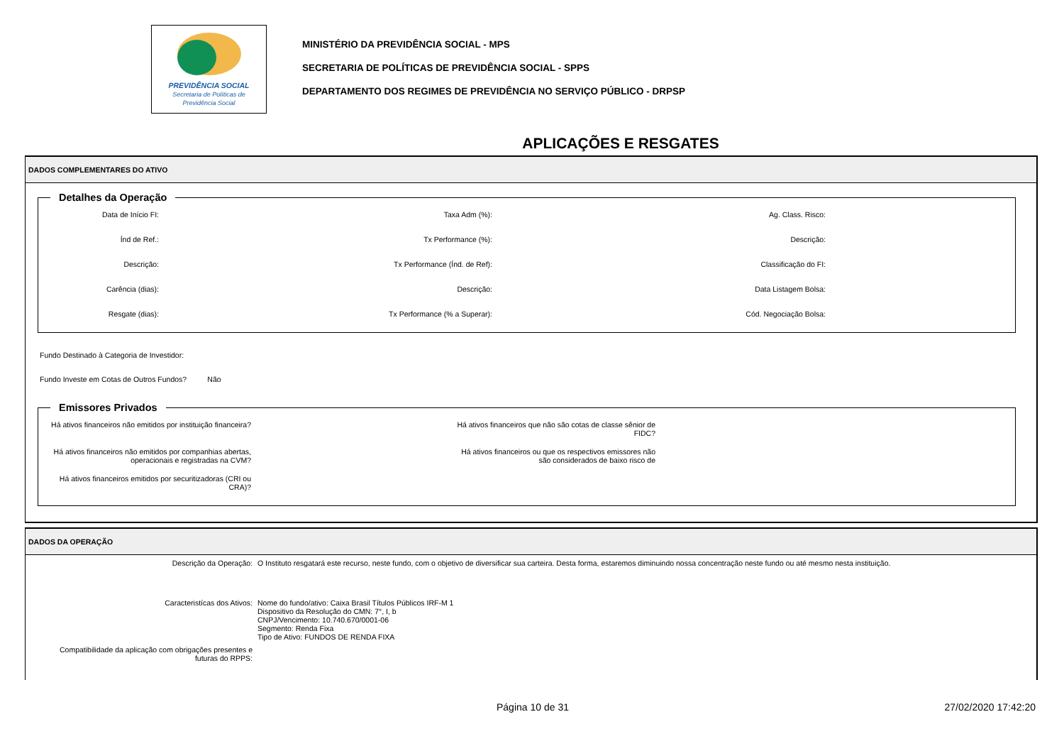PREVIDÊNCIA SOCIAL
Secretaria de Políticas de
Previdência Social
MINISTÉRIO DA PREVIDÊNCIA SOCIAL - MPS
SECRETARIA DE POLÍTICAS DE PREVIDÊNCIA SOCIAL - SPPS
DEPARTAMENTO DOS REGIMES DE PREVIDÊNCIA NO SERVIÇO PÚBLICO - DRPSP
APLICAÇÕES E RESGATES
DADOS COMPLEMENTARES DO ATIVO
Detalhes da Operação
Data de Início FI:
Taxa Adm (%):
Ag. Class. Risco:
Índ de Ref.:
Tx Performance (%):
Descrição:
Descrição:
Tx Performance (Índ. de Ref):
Classificação do FI:
Carência (dias):
Descrição:
Data Listagem Bolsa:
Resgate (dias):
Tx Performance (% a Superar):
Cód. Negociação Bolsa:
Fundo Destinado à Categoria de Investidor:
Fundo Investe em Cotas de Outros Fundos? Não
Emissores Privados
Há ativos financeiros não emitidos por instituição financeira?
Há ativos financeiros que não são cotas de classe sênior de FIDC?
Há ativos financeiros não emitidos por companhias abertas, operacionais e registradas na CVM?
Há ativos financeiros ou que os respectivos emissores não são considerados de baixo risco de
Há ativos financeiros emitidos por securitizadoras (CRI ou CRA)?
DADOS DA OPERAÇÃO
Descrição da Operação:
O Instituto resgatará este recurso, neste fundo, com o objetivo de diversificar sua carteira. Desta forma, estaremos diminuindo nossa concentração neste fundo ou até mesmo nesta instituição.
Caracteristícas dos Ativos:
Nome do fundo/ativo: Caixa Brasil Títulos Públicos IRF-M 1
Dispositivo da Resolução do CMN: 7°, I, b
CNPJ/Vencimento: 10.740.670/0001-06
Segmento: Renda Fixa
Tipo de Ativo: FUNDOS DE RENDA FIXA
Compatibilidade da aplicação com obrigações presentes e futuras do RPPS:
Página 10 de 31 27/02/2020 17:42:20